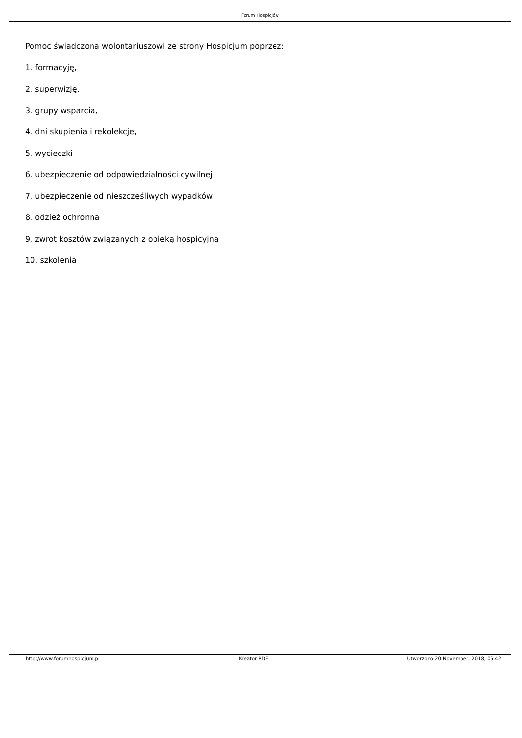Forum Hospicjów
Pomoc świadczona wolontariuszowi ze strony Hospicjum poprzez:
1. formacyję,
2. superwizję,
3. grupy wsparcia,
4. dni skupienia i rekolekcje,
5. wycieczki
6. ubezpieczenie od odpowiedzialności cywilnej
7. ubezpieczenie od nieszczęśliwych wypadków
8. odzież ochronna
9. zwrot kosztów związanych z opieką hospicyjną
10. szkolenia
http://www.forumhospicjum.pl Kreator PDF Utworzono 20 November, 2018, 06:42